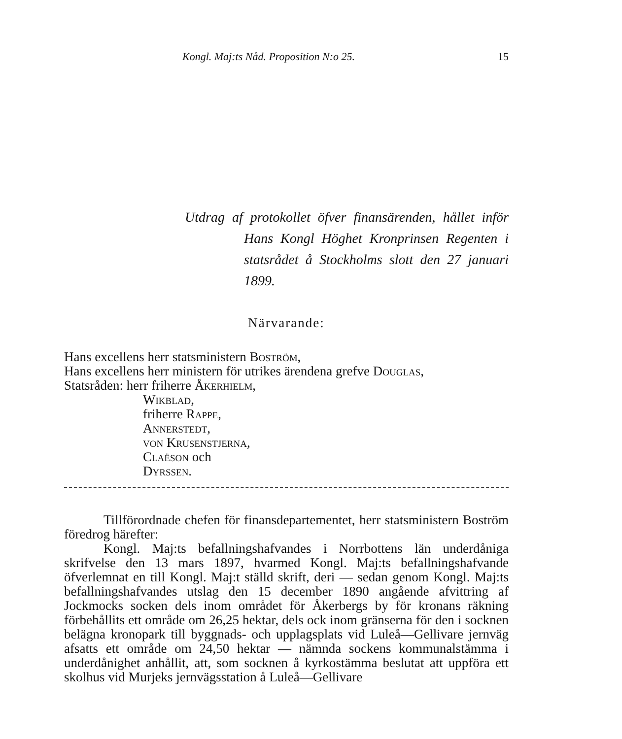Kongl. Maj:ts Nåd. Proposition N:o 25. 15
Utdrag af protokollet öfver finansärenden, hållet inför Hans Kongl Höghet Kronprinsen Regenten i statsrådet å Stockholms slott den 27 januari 1899.
Närvarande:
Hans excellens herr statsministern Boström,
Hans excellens herr ministern för utrikes ärendena grefve Douglas,
Statsråden: herr friherre Åkerhielm,
Wikblad,
friherre Rappe,
Annerstedt,
von Krusenstjerna,
Claëson och
Dyrssen.
Tillförordnade chefen för finansdepartementet, herr statsministern Boström föredrog härefter:
Kongl. Maj:ts befallningshafvandes i Norrbottens län underdåniga skrifvelse den 13 mars 1897, hvarmed Kongl. Maj:ts befallningshafvande öfverlemnat en till Kongl. Maj:t ställd skrift, deri — sedan genom Kongl. Maj:ts befallningshafvandes utslag den 15 december 1890 angående afvittring af Jockmocks socken dels inom området för Åkerbergs by för kronans räkning förbehållits ett område om 26,25 hektar, dels ock inom gränserna för den i socknen belägna kronopark till byggnads- och upplagsplats vid Luleå—Gellivare jernväg afsatts ett område om 24,50 hektar — nämnda sockens kommunalstämma i underdånighet anhållit, att, som socknen å kyrkostämma beslutat att uppföra ett skolhus vid Murjeks jernvägsstation å Luleå—Gellivare